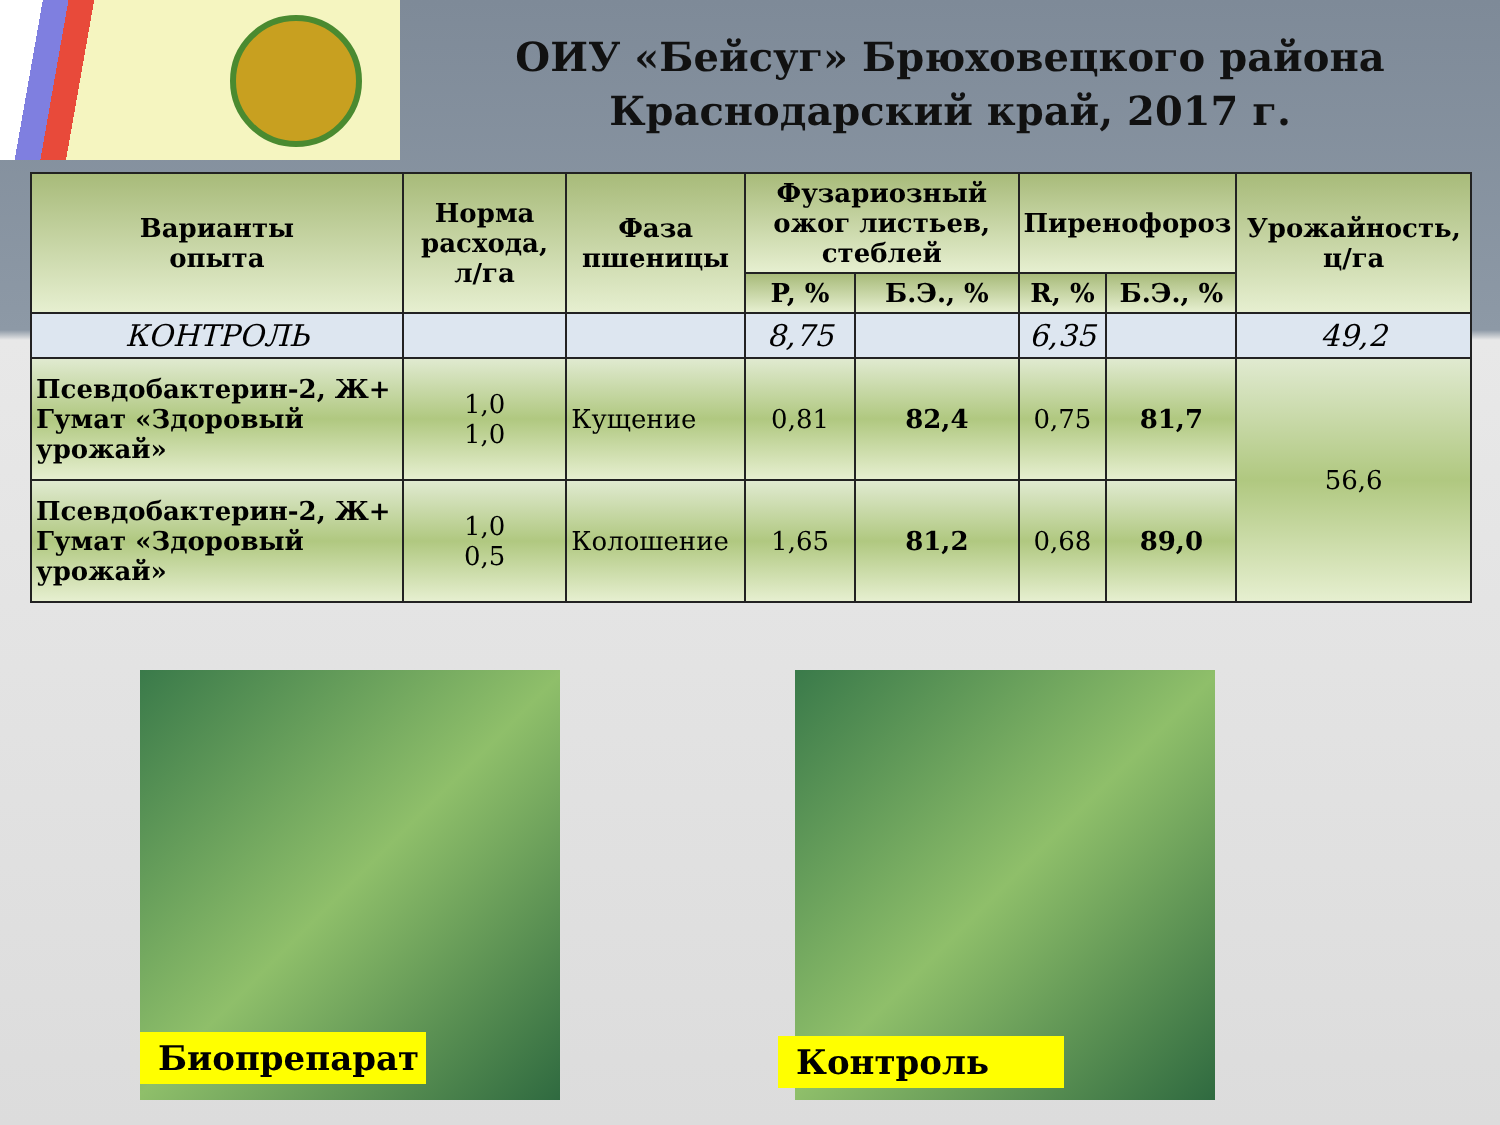ОИУ «Бейсуг» Брюховецкого района
Краснодарский край, 2017 г.
| Варианты опыта | Норма расхода, л/га | Фаза пшеницы | Фузариозный ожог листьев, стеблей | | Пиренофороз | | Урожайность, ц/га |
| --- | --- | --- | --- | --- | --- | --- | --- |
| | | | P, % | Б.Э., % | R, % | Б.Э., % | |
| КОНТРОЛЬ | | | 8,75 | | 6,35 | | 49,2 |
| Псевдобактерин-2, Ж+ Гумат «Здоровый урожай» | 1,0 1,0 | Кущение | 0,81 | 82,4 | 0,75 | 81,7 | 56,6 |
| Псевдобактерин-2, Ж+ Гумат «Здоровый урожай» | 1,0 0,5 | Колошение | 1,65 | 81,2 | 0,68 | 89,0 | |
Биопрепарат Контроль